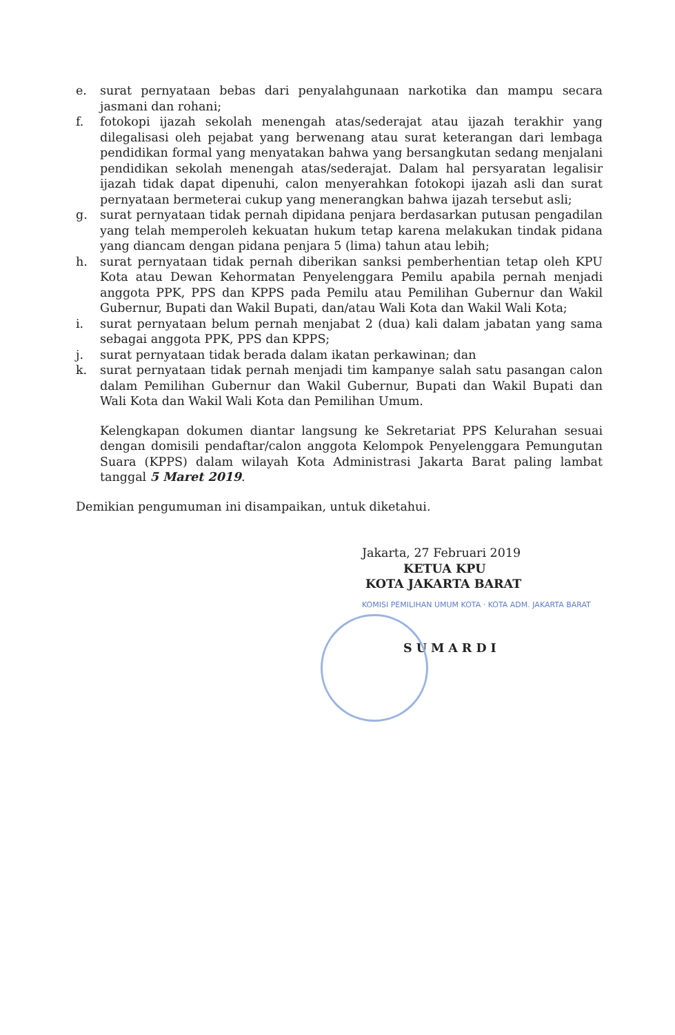e. surat pernyataan bebas dari penyalahgunaan narkotika dan mampu secara jasmani dan rohani;
f. fotokopi ijazah sekolah menengah atas/sederajat atau ijazah terakhir yang dilegalisasi oleh pejabat yang berwenang atau surat keterangan dari lembaga pendidikan formal yang menyatakan bahwa yang bersangkutan sedang menjalani pendidikan sekolah menengah atas/sederajat. Dalam hal persyaratan legalisir ijazah tidak dapat dipenuhi, calon menyerahkan fotokopi ijazah asli dan surat pernyataan bermeterai cukup yang menerangkan bahwa ijazah tersebut asli;
g. surat pernyataan tidak pernah dipidana penjara berdasarkan putusan pengadilan yang telah memperoleh kekuatan hukum tetap karena melakukan tindak pidana yang diancam dengan pidana penjara 5 (lima) tahun atau lebih;
h. surat pernyataan tidak pernah diberikan sanksi pemberhentian tetap oleh KPU Kota atau Dewan Kehormatan Penyelenggara Pemilu apabila pernah menjadi anggota PPK, PPS dan KPPS pada Pemilu atau Pemilihan Gubernur dan Wakil Gubernur, Bupati dan Wakil Bupati, dan/atau Wali Kota dan Wakil Wali Kota;
i. surat pernyataan belum pernah menjabat 2 (dua) kali dalam jabatan yang sama sebagai anggota PPK, PPS dan KPPS;
j. surat pernyataan tidak berada dalam ikatan perkawinan; dan
k. surat pernyataan tidak pernah menjadi tim kampanye salah satu pasangan calon dalam Pemilihan Gubernur dan Wakil Gubernur, Bupati dan Wakil Bupati dan Wali Kota dan Wakil Wali Kota dan Pemilihan Umum.
Kelengkapan dokumen diantar langsung ke Sekretariat PPS Kelurahan sesuai dengan domisili pendaftar/calon anggota Kelompok Penyelenggara Pemungutan Suara (KPPS) dalam wilayah Kota Administrasi Jakarta Barat paling lambat tanggal 5 Maret 2019.
Demikian pengumuman ini disampaikan, untuk diketahui.
Jakarta, 27 Februari 2019
KETUA KPU
KOTA JAKARTA BARAT
KOMISI PEMILIHAN UMUM KOTA · KOTA ADM. JAKARTA BARAT
SUMARDI